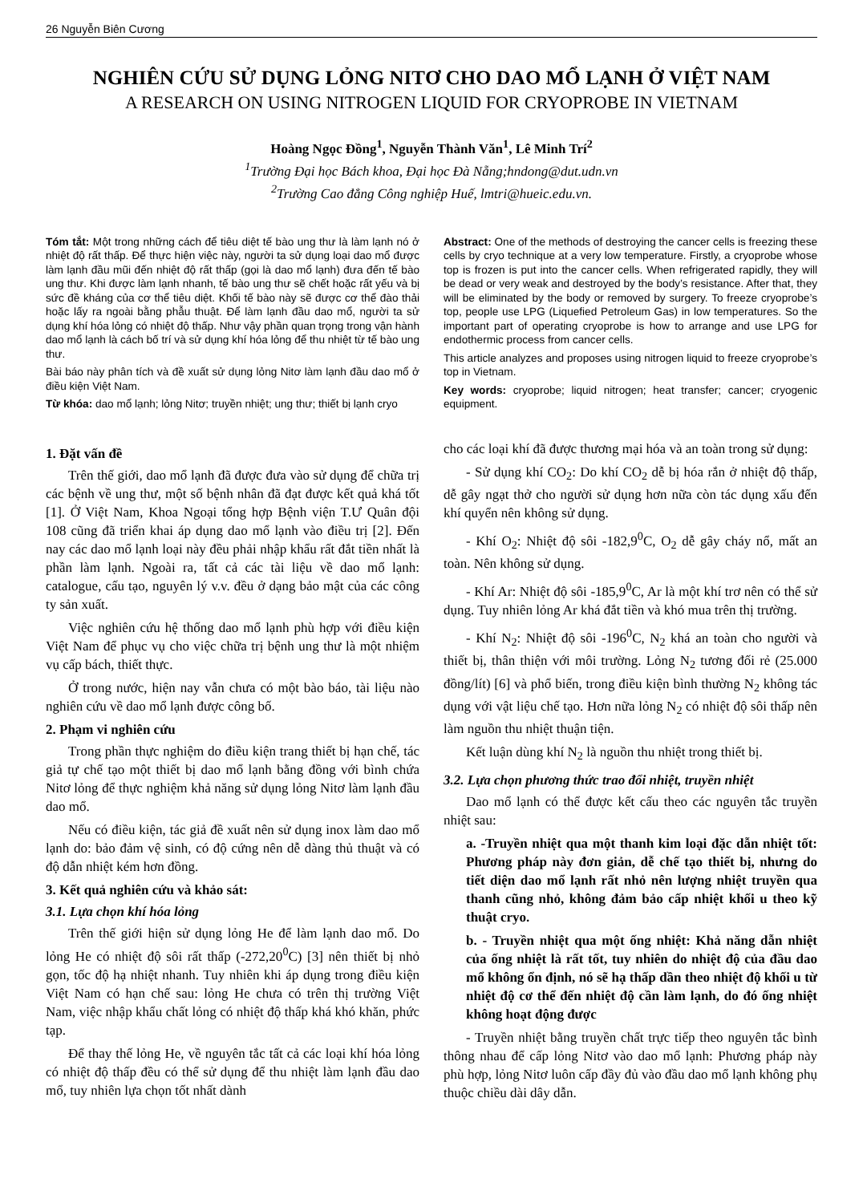26 Nguyễn Biên Cương
NGHIÊN CỨU SỬ DỤNG LỎNG NITƠ CHO DAO MỔ LẠNH Ở VIỆT NAM
A RESEARCH ON USING NITROGEN LIQUID FOR CRYOPROBE IN VIETNAM
Hoàng Ngọc Đồng<sup>1</sup>, Nguyễn Thành Văn<sup>1</sup>, Lê Minh Trí<sup>2</sup>
<sup>1</sup> Trường Đại học Bách khoa, Đại học Đà Nẵng;hndong@dut.udn.vn
<sup>2</sup> Trường Cao đẳng Công nghiệp Huế, lmtri@hueic.edu.vn.
Tóm tắt: Một trong những cách để tiêu diệt tế bào ung thư là làm lạnh nó ở nhiệt độ rất thấp. Để thực hiện việc này, người ta sử dụng loại dao mổ được làm lạnh đầu mũi đến nhiệt độ rất thấp (gọi là dao mổ lạnh) đưa đến tế bào ung thư. Khi được làm lạnh nhanh, tế bào ung thư sẽ chết hoặc rất yếu và bị sức đề kháng của cơ thể tiêu diệt. Khối tế bào này sẽ được cơ thể đào thải hoặc lấy ra ngoài bằng phẫu thuật. Để làm lạnh đầu dao mổ, người ta sử dụng khí hóa lỏng có nhiệt độ thấp. Như vậy phần quan trọng trong vận hành dao mổ lạnh là cách bố trí và sử dụng khí hóa lỏng để thu nhiệt từ tế bào ung thư.
Bài báo này phân tích và đề xuất sử dụng lỏng Nitơ làm lạnh đầu dao mổ ở điều kiện Việt Nam.
Từ khóa: dao mổ lạnh; lỏng Nitơ; truyền nhiệt; ung thư; thiết bị lạnh cryo
Abstract: One of the methods of destroying the cancer cells is freezing these cells by cryo technique at a very low temperature. Firstly, a cryoprobe whose top is frozen is put into the cancer cells. When refrigerated rapidly, they will be dead or very weak and destroyed by the body’s resistance. After that, they will be eliminated by the body or removed by surgery. To freeze cryoprobe’s top, people use LPG (Liquefied Petroleum Gas) in low temperatures. So the important part of operating cryoprobe is how to arrange and use LPG for endothermic process from cancer cells.
This article analyzes and proposes using nitrogen liquid to freeze cryoprobe’s top in Vietnam.
Key words: cryoprobe; liquid nitrogen; heat transfer; cancer; cryogenic equipment.
1. Đặt vấn đề
Trên thế giới, dao mổ lạnh đã được đưa vào sử dụng để chữa trị các bệnh về ung thư, một số bệnh nhân đã đạt được kết quả khá tốt [1]. Ở Việt Nam, Khoa Ngoại tổng hợp Bệnh viện T.Ư Quân đội 108 cũng đã triển khai áp dụng dao mổ lạnh vào điều trị [2]. Đến nay các dao mổ lạnh loại này đều phải nhập khẩu rất đắt tiền nhất là phần làm lạnh. Ngoài ra, tất cả các tài liệu về dao mổ lạnh: catalogue, cấu tạo, nguyên lý v.v. đều ở dạng bảo mật của các công ty sản xuất.
Việc nghiên cứu hệ thống dao mổ lạnh phù hợp với điều kiện Việt Nam để phục vụ cho việc chữa trị bệnh ung thư là một nhiệm vụ cấp bách, thiết thực.
Ở trong nước, hiện nay vẫn chưa có một bào báo, tài liệu nào nghiên cứu về dao mổ lạnh được công bố.
2. Phạm vi nghiên cứu
Trong phần thực nghiệm do điều kiện trang thiết bị hạn chế, tác giả tự chế tạo một thiết bị dao mổ lạnh bằng đồng với bình chứa Nitơ lỏng để thực nghiệm khả năng sử dụng lỏng Nitơ làm lạnh đầu dao mổ.
Nếu có điều kiện, tác giả đề xuất nên sử dụng inox làm dao mổ lạnh do: bảo đảm vệ sinh, có độ cứng nên dễ dàng thủ thuật và có độ dẫn nhiệt kém hơn đồng.
3. Kết quả nghiên cứu và khảo sát:
3.1. Lựa chọn khí hóa lỏng
Trên thế giới hiện sử dụng lỏng He để làm lạnh dao mổ. Do lỏng He có nhiệt độ sôi rất thấp (-272,20<sup>0</sup>C) [3] nên thiết bị nhỏ gọn, tốc độ hạ nhiệt nhanh. Tuy nhiên khi áp dụng trong điều kiện Việt Nam có hạn chế sau: lỏng He chưa có trên thị trường Việt Nam, việc nhập khẩu chất lỏng có nhiệt độ thấp khá khó khăn, phức tạp.
Để thay thế lỏng He, về nguyên tắc tất cả các loại khí hóa lỏng có nhiệt độ thấp đều có thể sử dụng để thu nhiệt làm lạnh đầu dao mổ, tuy nhiên lựa chọn tốt nhất dành
cho các loại khí đã được thương mại hóa và an toàn trong sử dụng:
- Sử dụng khí CO<sub>2</sub>: Do khí CO<sub>2</sub> dễ bị hóa rắn ở nhiệt độ thấp, dễ gây ngạt thở cho người sử dụng hơn nữa còn tác dụng xấu đến khí quyển nên không sử dụng.
- Khí O<sub>2</sub>: Nhiệt độ sôi -182,9<sup>0</sup>C, O<sub>2</sub> dễ gây cháy nổ, mất an toàn. Nên không sử dụng.
- Khí Ar: Nhiệt độ sôi -185,9<sup>0</sup>C, Ar là một khí trơ nên có thể sử dụng. Tuy nhiên lỏng Ar khá đắt tiền và khó mua trên thị trường.
- Khí N<sub>2</sub>: Nhiệt độ sôi -196<sup>0</sup>C, N<sub>2</sub> khá an toàn cho người và thiết bị, thân thiện với môi trường. Lỏng N<sub>2</sub> tương đối rẻ (25.000 đồng/lít) [6] và phổ biến, trong điều kiện bình thường N<sub>2</sub> không tác dụng với vật liệu chế tạo. Hơn nữa lỏng N<sub>2</sub> có nhiệt độ sôi thấp nên làm nguồn thu nhiệt thuận tiện.
Kết luận dùng khí N<sub>2</sub> là nguồn thu nhiệt trong thiết bị.
3.2. Lựa chọn phương thức trao đổi nhiệt, truyền nhiệt
Dao mổ lạnh có thể được kết cấu theo các nguyên tắc truyền nhiệt sau:
a. -Truyền nhiệt qua một thanh kim loại đặc dẫn nhiệt tốt: Phương pháp này đơn giản, dễ chế tạo thiết bị, nhưng do tiết diện dao mổ lạnh rất nhỏ nên lượng nhiệt truyền qua thanh cũng nhỏ, không đảm bảo cấp nhiệt khối u theo kỹ thuật cryo.
b. - Truyền nhiệt qua một ống nhiệt: Khả năng dẫn nhiệt của ống nhiệt là rất tốt, tuy nhiên do nhiệt độ của đầu dao mổ không ổn định, nó sẽ hạ thấp dần theo nhiệt độ khối u từ nhiệt độ cơ thể đến nhiệt độ cần làm lạnh, do đó ống nhiệt không hoạt động được
- Truyền nhiệt bằng truyền chất trực tiếp theo nguyên tắc bình thông nhau để cấp lỏng Nitơ vào dao mổ lạnh: Phương pháp này phù hợp, lỏng Nitơ luôn cấp đầy đủ vào đầu dao mổ lạnh không phụ thuộc chiều dài dây dẫn.